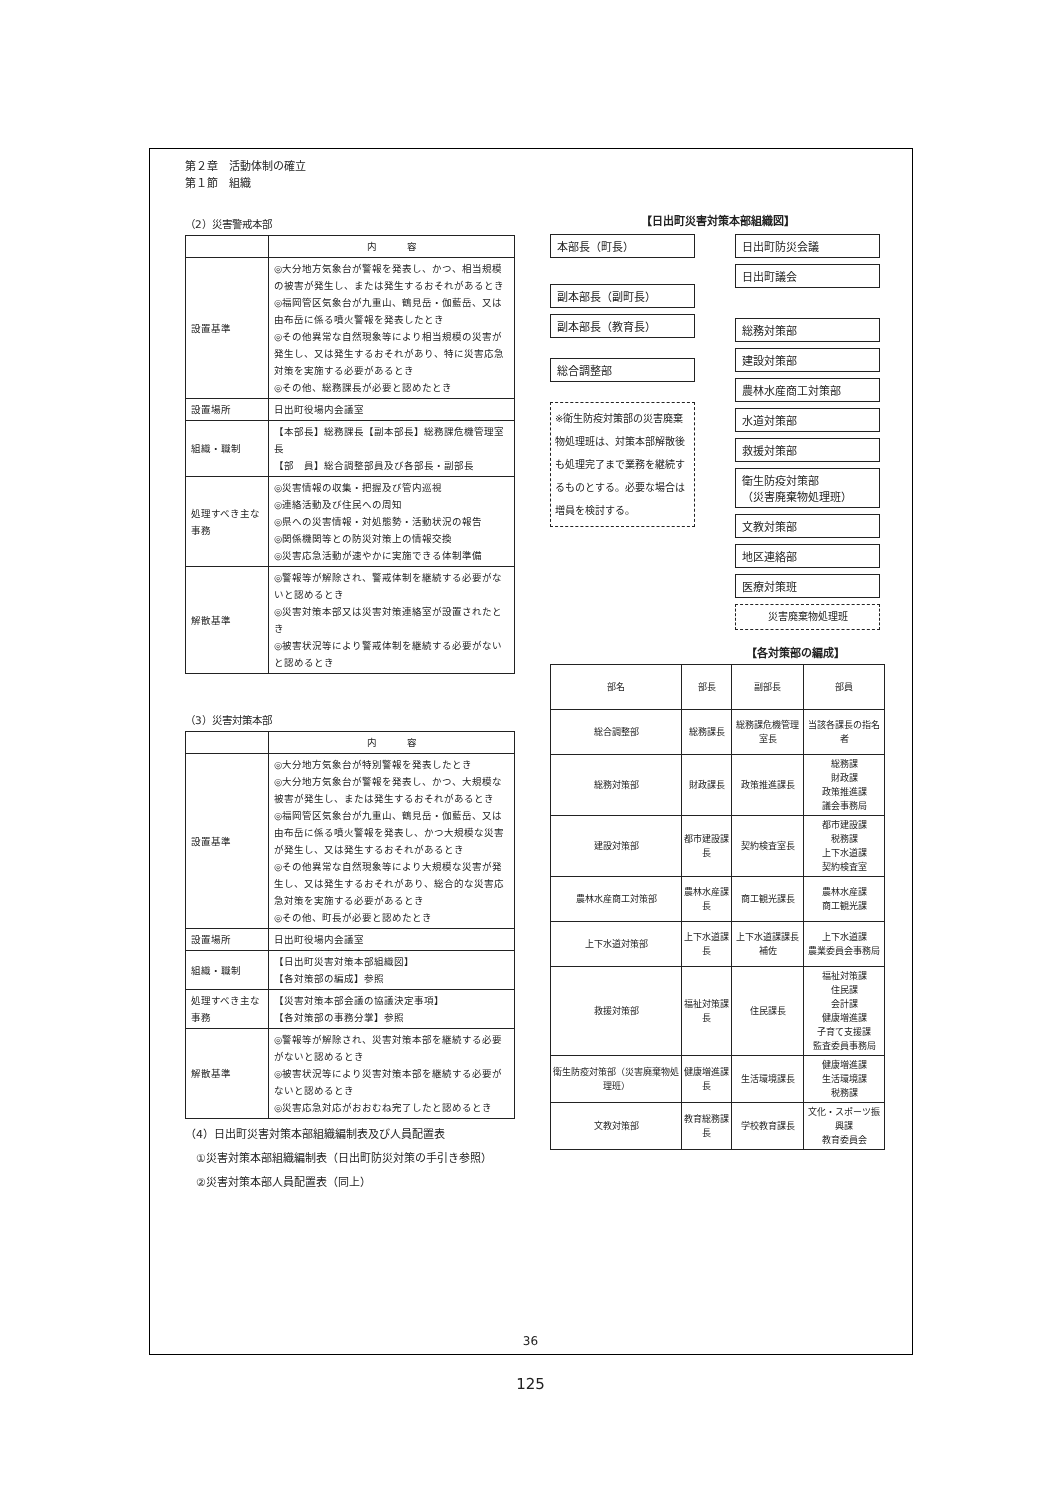第２章　活動体制の確立
第１節　組織
（2）災害警戒本部
| | 内 容 |
| 設置基準 | ◎大分地方気象台が警報を発表し、かつ、相当規模の被害が発生し、または発生するおそれがあるとき ◎福岡管区気象台が九重山、鶴見岳・伽藍岳、又は由布岳に係る噴火警報を発表したとき ◎その他異常な自然現象等により相当規模の災害が発生し、又は発生するおそれがあり、特に災害応急対策を実施する必要があるとき ◎その他、総務課長が必要と認めたとき |
| 設置場所 | 日出町役場内会議室 |
| 組織・職制 | 【本部長】総務課長【副本部長】総務課危機管理室長 【部 員】総合調整部員及び各部長・副部長 |
| 処理すべき主な事務 | ◎災害情報の収集・把握及び管内巡視 ◎連絡活動及び住民への周知 ◎県への災害情報・対処態勢・活動状況の報告 ◎関係機関等との防災対策上の情報交換 ◎災害応急活動が速やかに実施できる体制準備 |
| 解散基準 | ◎警報等が解除され、警戒体制を継続する必要がないと認めるとき ◎災害対策本部又は災害対策連絡室が設置されたとき ◎被害状況等により警戒体制を継続する必要がないと認めるとき |
（3）災害対策本部
| | 内 容 |
| 設置基準 | ◎大分地方気象台が特別警報を発表したとき ◎大分地方気象台が警報を発表し、かつ、大規模な被害が発生し、または発生するおそれがあるとき ◎福岡管区気象台が九重山、鶴見岳・伽藍岳、又は由布岳に係る噴火警報を発表し、かつ大規模な災害が発生し、又は発生するおそれがあるとき ◎その他異常な自然現象等により大規模な災害が発生し、又は発生するおそれがあり、総合的な災害応急対策を実施する必要があるとき ◎その他、町長が必要と認めたとき |
| 設置場所 | 日出町役場内会議室 |
| 組織・職制 | 【日出町災害対策本部組織図】 【各対策部の編成】参照 |
| 処理すべき主な事務 | 【災害対策本部会議の協議決定事項】 【各対策部の事務分掌】参照 |
| 解散基準 | ◎警報等が解除され、災害対策本部を継続する必要がないと認めるとき ◎被害状況等により災害対策本部を継続する必要がないと認めるとき ◎災害応急対応がおおむね完了したと認めるとき |
（4）日出町災害対策本部組織編制表及び人員配置表
　①災害対策本部組織編制表（日出町防災対策の手引き参照）
　②災害対策本部人員配置表（同上）
【日出町災害対策本部組織図】
本部長（町長）
副本部長（副町長）
副本部長（教育長）
総合調整部
※衛生防疫対策部の災害廃棄物処理班は、対策本部解散後も処理完了まで業務を継続するものとする。必要な場合は増員を検討する。
日出町防災会議
日出町議会
総務対策部
建設対策部
農林水産商工対策部
水道対策部
救援対策部
衛生防疫対策部
（災害廃棄物処理班）
文教対策部
地区連絡部
医療対策班
災害廃棄物処理班
【各対策部の編成】
| 部名 | 部長 | 副部長 | 部員 |
| 総合調整部 | 総務課長 | 総務課危機管理室長 | 当該各課長の指名者 |
| 総務対策部 | 財政課長 | 政策推進課長 | 総務課 財政課 政策推進課 議会事務局 |
| 建設対策部 | 都市建設課長 | 契約検査室長 | 都市建設課 税務課 上下水道課 契約検査室 |
| 農林水産商工対策部 | 農林水産課長 | 商工観光課長 | 農林水産課 商工観光課 |
| 上下水道対策部 | 上下水道課長 | 上下水道課課長補佐 | 上下水道課 農業委員会事務局 |
| 救援対策部 | 福祉対策課長 | 住民課長 | 福祉対策課 住民課 会計課 健康増進課 子育て支援課 監査委員事務局 |
| 衛生防疫対策部（災害廃棄物処理班） | 健康増進課長 | 生活環境課長 | 健康増進課 生活環境課 税務課 |
| 文教対策部 | 教育総務課長 | 学校教育課長 | 文化・スポーツ振興課 教育委員会 |
36
125